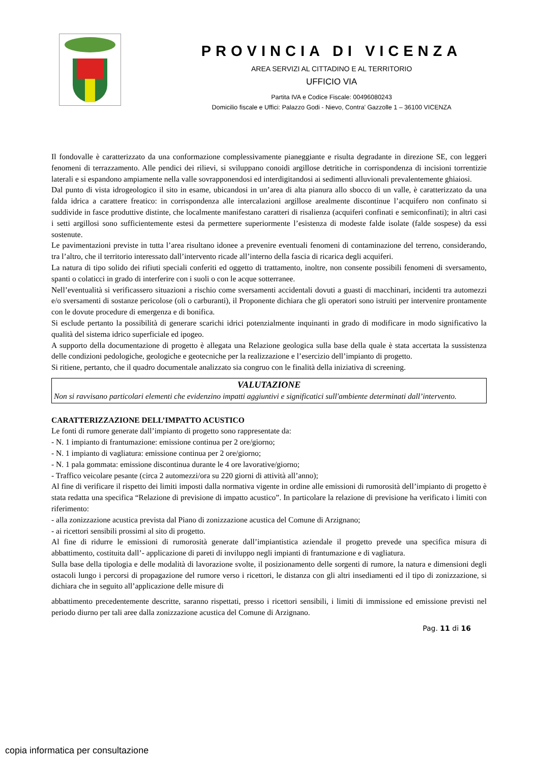PROVINCIA DI VICENZA
AREA SERVIZI AL CITTADINO E AL TERRITORIO
UFFICIO VIA
Partita IVA e Codice Fiscale: 00496080243
Domicilio fiscale e Uffici: Palazzo Godi - Nievo, Contra’ Gazzolle 1 – 36100 VICENZA
Il fondovalle è caratterizzato da una conformazione complessivamente pianeggiante e risulta degradante in direzione SE, con leggeri fenomeni di terrazzamento. Alle pendici dei rilievi, si sviluppano conoidi argillose detritiche in corrispondenza di incisioni torrentizie laterali e si espandono ampiamente nella valle sovrapponendosi ed interdigitandosi ai sedimenti alluvionali prevalentemente ghiaiosi.
Dal punto di vista idrogeologico il sito in esame, ubicandosi in un’area di alta pianura allo sbocco di un valle, è caratterizzato da una falda idrica a carattere freatico: in corrispondenza alle intercalazioni argillose arealmente discontinue l’acquifero non confinato si suddivide in fasce produttive distinte, che localmente manifestano caratteri di risalienza (acquiferi confinati e semiconfinati); in altri casi i setti argillosi sono sufficientemente estesi da permettere superiormente l’esistenza di modeste falde isolate (falde sospese) da essi sostenute.
Le pavimentazioni previste in tutta l’area risultano idonee a prevenire eventuali fenomeni di contaminazione del terreno, considerando, tra l’altro, che il territorio interessato dall’intervento ricade all’interno della fascia di ricarica degli acquiferi.
La natura di tipo solido dei rifiuti speciali conferiti ed oggetto di trattamento, inoltre, non consente possibili fenomeni di sversamento, spanti o colaticci in grado di interferire con i suoli o con le acque sotterranee.
Nell’eventualità si verificassero situazioni a rischio come sversamenti accidentali dovuti a guasti di macchinari, incidenti tra automezzi e/o sversamenti di sostanze pericolose (oli o carburanti), il Proponente dichiara che gli operatori sono istruiti per intervenire prontamente con le dovute procedure di emergenza e di bonifica.
Si esclude pertanto la possibilità di generare scarichi idrici potenzialmente inquinanti in grado di modificare in modo significativo la qualità del sistema idrico superficiale ed ipogeo.
A supporto della documentazione di progetto è allegata una Relazione geologica sulla base della quale è stata accertata la sussistenza delle condizioni pedologiche, geologiche e geotecniche per la realizzazione e l’esercizio dell’impianto di progetto.
Si ritiene, pertanto, che il quadro documentale analizzato sia congruo con le finalità della iniziativa di screening.
VALUTAZIONE
Non si ravvisano particolari elementi che evidenzino impatti aggiuntivi e significatici sull'ambiente determinati dall’intervento.
CARATTERIZZAZIONE DELL’IMPATTO ACUSTICO
Le fonti di rumore generate dall’impianto di progetto sono rappresentate da:
- N. 1 impianto di frantumazione: emissione continua per 2 ore/giorno;
- N. 1 impianto di vagliatura: emissione continua per 2 ore/giorno;
- N. 1 pala gommata: emissione discontinua durante le 4 ore lavorative/giorno;
- Traffico veicolare pesante (circa 2 automezzi/ora su 220 giorni di attività all’anno);
Al fine di verificare il rispetto dei limiti imposti dalla normativa vigente in ordine alle emissioni di rumorosità dell’impianto di progetto è stata redatta una specifica “Relazione di previsione di impatto acustico”. In particolare la relazione di previsione ha verificato i limiti con riferimento:
- alla zonizzazione acustica prevista dal Piano di zonizzazione acustica del Comune di Arzignano;
- ai ricettori sensibili prossimi al sito di progetto.
Al fine di ridurre le emissioni di rumorosità generate dall’impiantistica aziendale il progetto prevede una specifica misura di abbattimento, costituita dall’- applicazione di pareti di inviluppo negli impianti di frantumazione e di vagliatura.
Sulla base della tipologia e delle modalità di lavorazione svolte, il posizionamento delle sorgenti di rumore, la natura e dimensioni degli ostacoli lungo i percorsi di propagazione del rumore verso i ricettori, le distanza con gli altri insediamenti ed il tipo di zonizzazione, si dichiara che in seguito all’applicazione delle misure di
abbattimento precedentemente descritte, saranno rispettati, presso i ricettori sensibili, i limiti di immissione ed emissione previsti nel periodo diurno per tali aree dalla zonizzazione acustica del Comune di Arzignano.
Pag. 11 di 16
copia informatica per consultazione